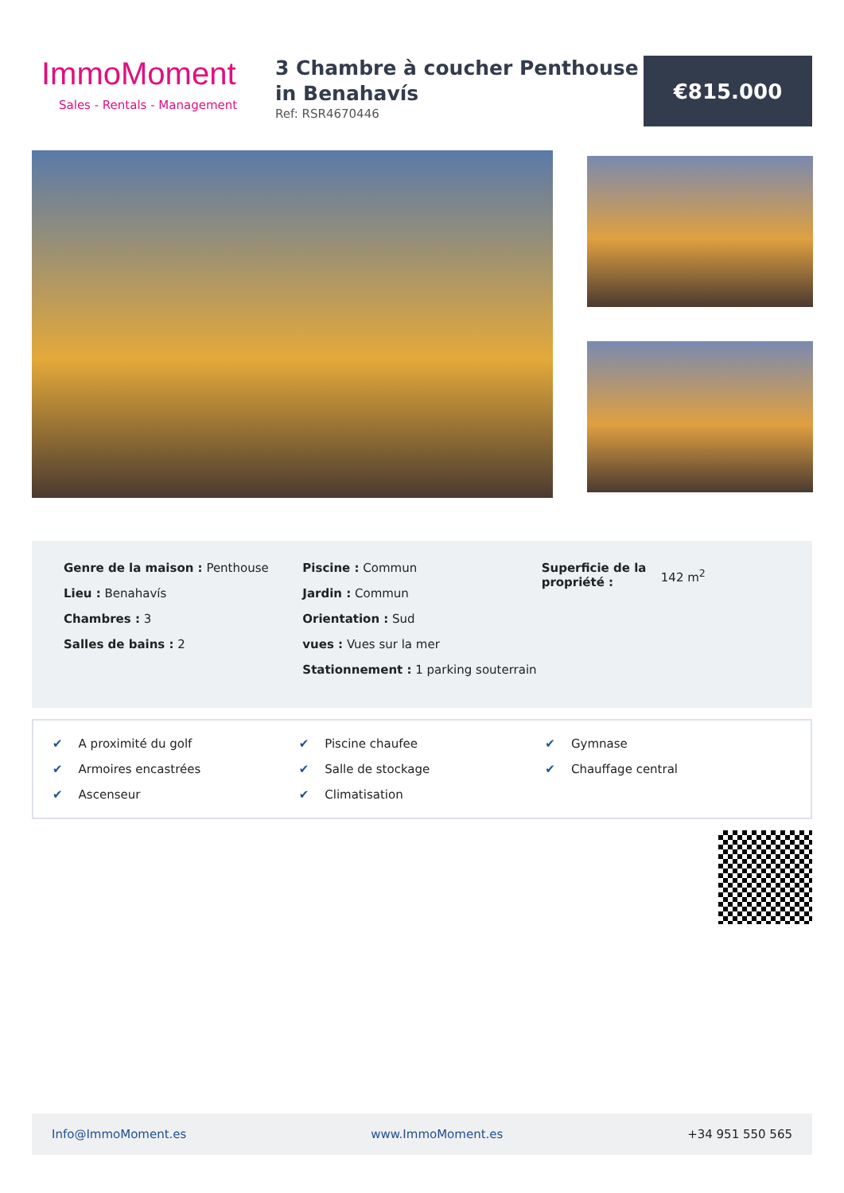ImmoMoment
Sales - Rentals - Management
3 Chambre à coucher Penthouse in Benahavís
Ref: RSR4670446
€815.000
Genre de la maison : Penthouse
Lieu : Benahavís
Chambres : 3
Salles de bains : 2
Piscine : Commun
Jardin : Commun
Orientation : Sud
vues : Vues sur la mer
Stationnement : 1 parking souterrain
Superficie de la propriété :
142 m<sup>2</sup>
✔ A proximité du golf
✔ Piscine chaufee
✔ Gymnase
✔ Armoires encastrées
✔ Salle de stockage
✔ Chauffage central
✔ Ascenseur
✔ Climatisation
Info@ImmoMoment.es www.ImmoMoment.es +34 951 550 565